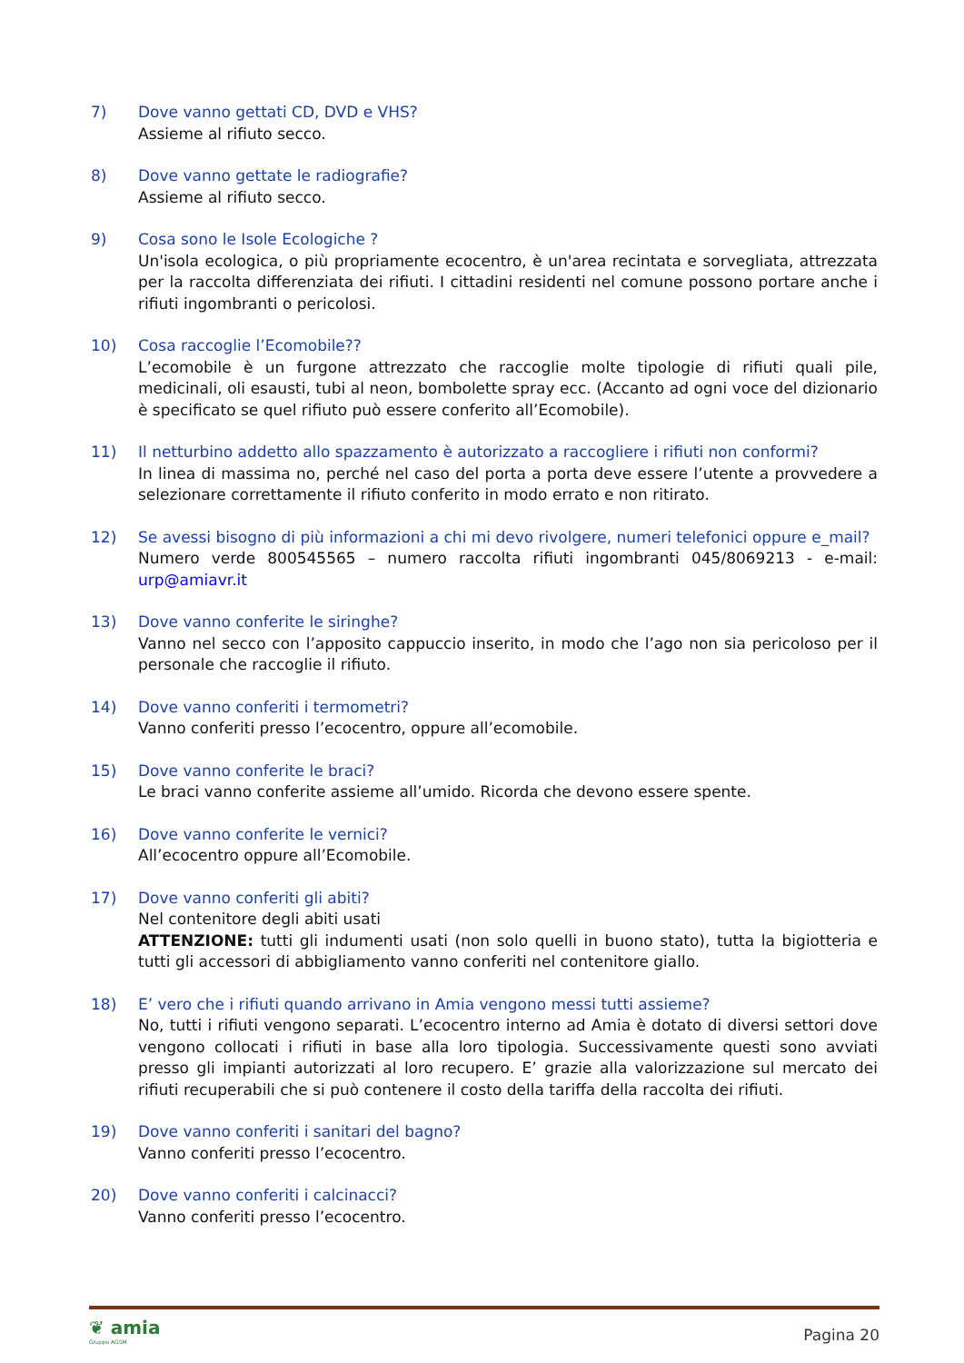7) Dove vanno gettati CD, DVD e VHS?
Assieme al rifiuto secco.
8) Dove vanno gettate le radiografie?
Assieme al rifiuto secco.
9) Cosa sono le Isole Ecologiche ?
Un'isola ecologica, o più propriamente ecocentro, è un'area recintata e sorvegliata, attrezzata per la raccolta differenziata dei rifiuti. I cittadini residenti nel comune possono portare anche i rifiuti ingombranti o pericolosi.
10) Cosa raccoglie l’Ecomobile??
L’ecomobile è un furgone attrezzato che raccoglie molte tipologie di rifiuti quali pile, medicinali, oli esausti, tubi al neon, bombolette spray ecc. (Accanto ad ogni voce del dizionario è specificato se quel rifiuto può essere conferito all’Ecomobile).
11) Il netturbino addetto allo spazzamento è autorizzato a raccogliere i rifiuti non conformi?
In linea di massima no, perché nel caso del porta a porta deve essere l’utente a provvedere a selezionare correttamente il rifiuto conferito in modo errato e non ritirato.
12) Se avessi bisogno di più informazioni a chi mi devo rivolgere, numeri telefonici oppure e_mail?
Numero verde 800545565 – numero raccolta rifiuti ingombranti 045/8069213 - e-mail: urp@amiavr.it
13) Dove vanno conferite le siringhe?
Vanno nel secco con l’apposito cappuccio inserito, in modo che l’ago non sia pericoloso per il personale che raccoglie il rifiuto.
14) Dove vanno conferiti i termometri?
Vanno conferiti presso l’ecocentro, oppure all’ecomobile.
15) Dove vanno conferite le braci?
Le braci vanno conferite assieme all’umido. Ricorda che devono essere spente.
16) Dove vanno conferite le vernici?
All’ecocentro oppure all’Ecomobile.
17) Dove vanno conferiti gli abiti?
Nel contenitore degli abiti usati
ATTENZIONE: tutti gli indumenti usati (non solo quelli in buono stato), tutta la bigiotteria e tutti gli accessori di abbigliamento vanno conferiti nel contenitore giallo.
18) E’ vero che i rifiuti quando arrivano in Amia vengono messi tutti assieme?
No, tutti i rifiuti vengono separati. L’ecocentro interno ad Amia è dotato di diversi settori dove vengono collocati i rifiuti in base alla loro tipologia. Successivamente questi sono avviati presso gli impianti autorizzati al loro recupero. E’ grazie alla valorizzazione sul mercato dei rifiuti recuperabili che si può contenere il costo della tariffa della raccolta dei rifiuti.
19) Dove vanno conferiti i sanitari del bagno?
Vanno conferiti presso l’ecocentro.
20) Dove vanno conferiti i calcinacci?
Vanno conferiti presso l’ecocentro.
❦ amia
Gruppo AGSM
Pagina 20